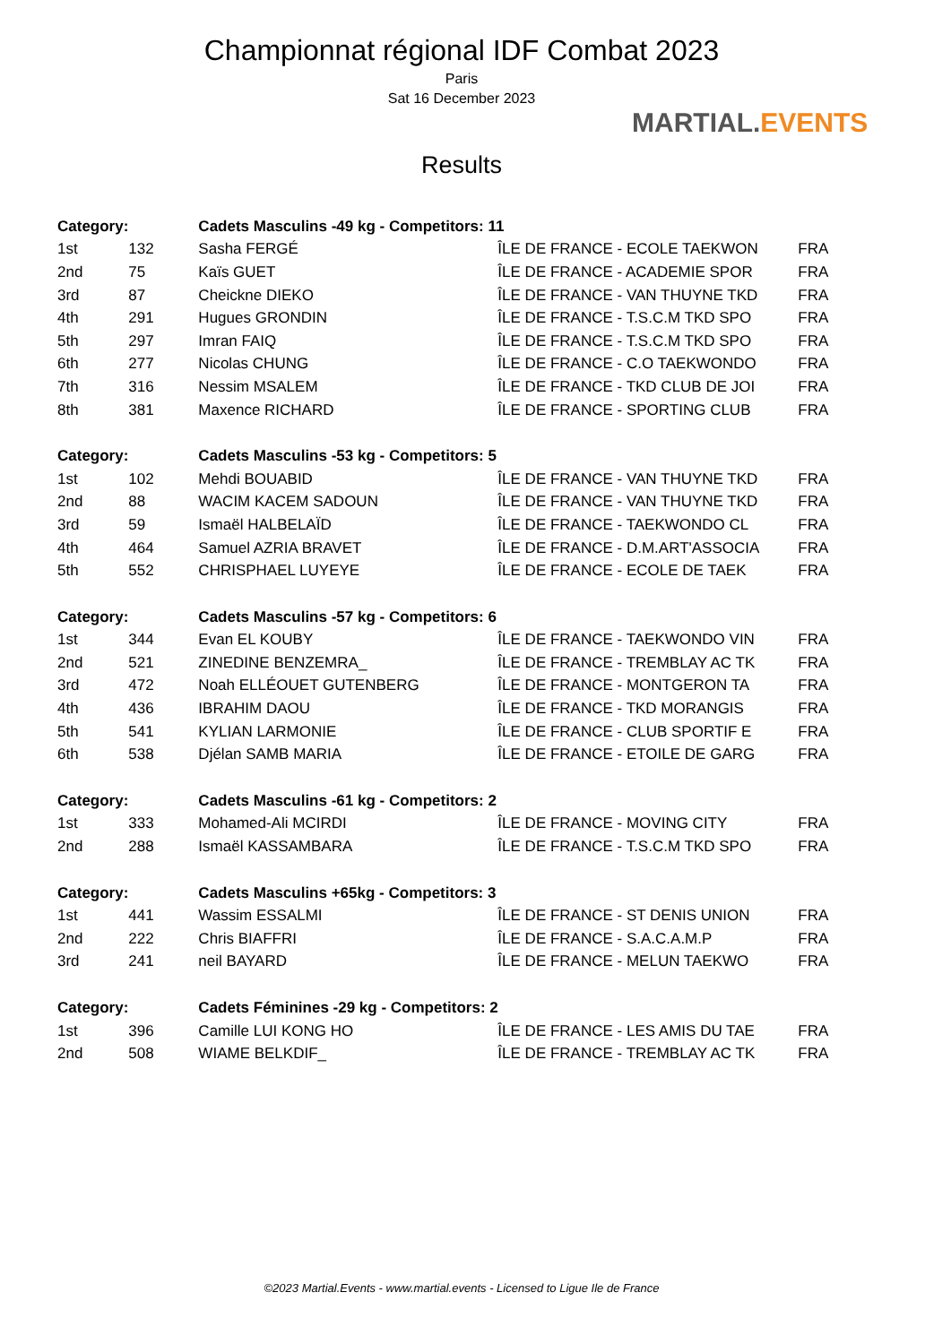Championnat régional IDF Combat 2023
Paris
Sat 16 December 2023
Results
MARTIAL.EVENTS
| Category: | | Cadets Masculins -49 kg - Competitors: 11 | | |
| --- | --- | --- | --- | --- |
| 1st | 132 | Sasha FERGÉ | ÎLE DE FRANCE - ECOLE TAEKWON | FRA |
| 2nd | 75 | Kaïs GUET | ÎLE DE FRANCE - ACADEMIE SPOR | FRA |
| 3rd | 87 | Cheickne DIEKO | ÎLE DE FRANCE - VAN THUYNE TKD | FRA |
| 4th | 291 | Hugues GRONDIN | ÎLE DE FRANCE - T.S.C.M TKD SPO | FRA |
| 5th | 297 | Imran FAIQ | ÎLE DE FRANCE - T.S.C.M TKD SPO | FRA |
| 6th | 277 | Nicolas CHUNG | ÎLE DE FRANCE - C.O TAEKWONDO | FRA |
| 7th | 316 | Nessim MSALEM | ÎLE DE FRANCE - TKD CLUB DE JOI | FRA |
| 8th | 381 | Maxence RICHARD | ÎLE DE FRANCE - SPORTING CLUB | FRA |
| Category: | | Cadets Masculins -53 kg - Competitors: 5 | | |
| 1st | 102 | Mehdi BOUABID | ÎLE DE FRANCE - VAN THUYNE TKD | FRA |
| 2nd | 88 | WACIM KACEM SADOUN | ÎLE DE FRANCE - VAN THUYNE TKD | FRA |
| 3rd | 59 | Ismaël HALBELAÏD | ÎLE DE FRANCE - TAEKWONDO CL | FRA |
| 4th | 464 | Samuel AZRIA BRAVET | ÎLE DE FRANCE - D.M.ART'ASSOCIA | FRA |
| 5th | 552 | CHRISPHAEL LUYEYE | ÎLE DE FRANCE - ECOLE DE TAEK | FRA |
| Category: | | Cadets Masculins -57 kg - Competitors: 6 | | |
| 1st | 344 | Evan EL KOUBY | ÎLE DE FRANCE - TAEKWONDO VIN | FRA |
| 2nd | 521 | ZINEDINE BENZEMRA_ | ÎLE DE FRANCE - TREMBLAY AC TK | FRA |
| 3rd | 472 | Noah ELLÉOUET GUTENBERG | ÎLE DE FRANCE - MONTGERON TA | FRA |
| 4th | 436 | IBRAHIM DAOU | ÎLE DE FRANCE - TKD MORANGIS | FRA |
| 5th | 541 | KYLIAN LARMONIE | ÎLE DE FRANCE - CLUB SPORTIF E | FRA |
| 6th | 538 | Djélan SAMB MARIA | ÎLE DE FRANCE - ETOILE DE GARG | FRA |
| Category: | | Cadets Masculins -61 kg - Competitors: 2 | | |
| 1st | 333 | Mohamed-Ali MCIRDI | ÎLE DE FRANCE - MOVING CITY | FRA |
| 2nd | 288 | Ismaël KASSAMBARA | ÎLE DE FRANCE - T.S.C.M TKD SPO | FRA |
| Category: | | Cadets Masculins +65kg - Competitors: 3 | | |
| 1st | 441 | Wassim ESSALMI | ÎLE DE FRANCE - ST DENIS UNION | FRA |
| 2nd | 222 | Chris BIAFFRI | ÎLE DE FRANCE - S.A.C.A.M.P | FRA |
| 3rd | 241 | neil BAYARD | ÎLE DE FRANCE - MELUN TAEKWO | FRA |
| Category: | | Cadets Féminines -29 kg - Competitors: 2 | | |
| 1st | 396 | Camille LUI KONG HO | ÎLE DE FRANCE - LES AMIS DU TAE | FRA |
| 2nd | 508 | WIAME BELKDIF_ | ÎLE DE FRANCE - TREMBLAY AC TK | FRA |
©2023 Martial.Events - www.martial.events - Licensed to Ligue Ile de France